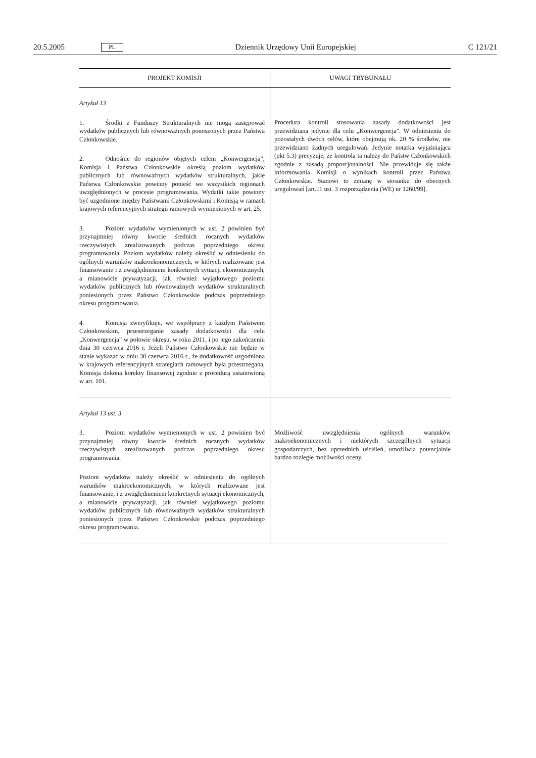20.5.2005 PL Dziennik Urzędowy Unii Europejskiej C 121/21
| PROJEKT KOMISJI | UWAGI TRYBUNAŁU |
| --- | --- |
| Artykuł 13 1. Środki z Funduszy Strukturalnych nie mogą zastępować wydatków publicznych lub równoważnych ponoszonych przez Państwa Członkowskie. 2. Odnośnie do regionów objętych celem „Konwergencja”, Komisja i Państwa Członkowskie określą poziom wydatków publicznych lub równoważnych wydatków strukturalnych, jakie Państwa Członkowskie powinny ponieść we wszystkich regionach uwzględnionych w procesie programowania. Wydatki takie powinny być uzgodnione między Państwami Członkowskimi i Komisją w ramach krajowych referencyjnych strategii ramowych wymienionych w art. 25. 3. Poziom wydatków wymienionych w ust. 2 powinien być przynajmniej równy kwocie średnich rocznych wydatków rzeczywistych zrealizowanych podczas poprzedniego okresu programowania. Poziom wydatków należy określić w odniesieniu do ogólnych warunków makroekonomicznych, w których realizowane jest finansowanie i z uwzględnieniem konkretnych sytuacji ekonomicznych, a mianowicie prywatyzacji, jak również wyjątkowego poziomu wydatków publicznych lub równoważnych wydatków strukturalnych poniesionych przez Państwo Członkowskie podczas poprzedniego okresu programowania. 4. Komisja zweryfikuje, we współpracy z każdym Państwem Członkowskim, przestrzeganie zasady dodatkowości dla celu „Konwergencja” w połowie okresu, w roku 2011, i po jego zakończeniu dnia 30 czerwca 2016 r. Jeżeli Państwo Członkowskie nie będzie w stanie wykazać w dniu 30 czerwca 2016 r., że dodatkowość uzgodniona w krajowych referencyjnych strategiach ramowych była przestrzegana, Komisja dokona korekty finansowej zgodnie z procedurą ustanowioną w art. 101. | Procedura kontroli stosowania zasady dodatkowości jest przewidziana jedynie dla celu „Konwergencja”. W odniesieniu do pozostałych dwóch celów, które obejmują ok. 20 % środków, nie przewidziano żadnych uregulowań. Jedynie notatka wyjaśniająca (pkt 5.3) precyzuje, że kontrola ta należy do Państw Członkowskich zgodnie z zasadą proporcjonalności. Nie przewiduje się także informowania Komisji o wynikach kontroli przez Państwa Członkowskie. Stanowi to zmianę w stosunku do obecnych uregulowań [art.11 ust. 3 rozporządzenia (WE) nr 1260/99]. |
| Artykuł 13 ust. 3 3. Poziom wydatków wymienionych w ust. 2 powinien być przynajmniej równy kwocie średnich rocznych wydatków rzeczywistych zrealizowanych podczas poprzedniego okresu programowania. Poziom wydatków należy określić w odniesieniu do ogólnych warunków makroekonomicznych, w których realizowane jest finansowanie, i z uwzględnieniem konkretnych sytuacji ekonomicznych, a mianowicie prywatyzacji, jak również wyjątkowego poziomu wydatków publicznych lub równoważnych wydatków strukturalnych poniesionych przez Państwo Członkowskie podczas poprzedniego okresu programowania. | Możliwość uwzględnienia ogólnych warunków makroekonomicznych i niektórych szczególnych sytuacji gospodarczych, bez uprzednich uściśleń, umożliwia potencjalnie bardzo rozległe możliwości oceny. |